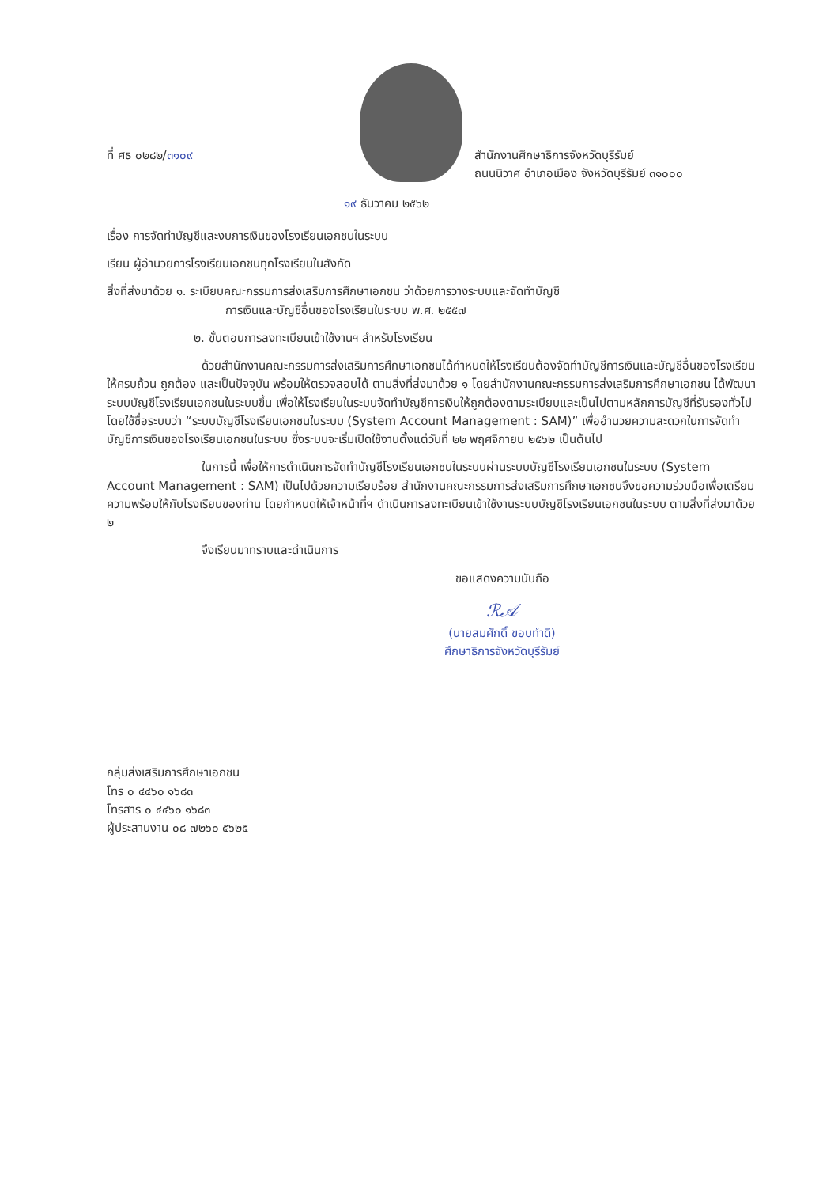ที่ ศธ ๐๒๘๒/๓๑๐๙ สำนักงานศึกษาธิการจังหวัดบุรีรัมย์
ถนนนิวาศ อำเภอเมือง จังหวัดบุรีรัมย์ ๓๑๐๐๐
๑๙ ธันวาคม ๒๕๖๒
เรื่อง การจัดทำบัญชีและงบการเงินของโรงเรียนเอกชนในระบบ
เรียน ผู้อำนวยการโรงเรียนเอกชนทุกโรงเรียนในสังกัด
สิ่งที่ส่งมาด้วย ๑. ระเบียบคณะกรรมการส่งเสริมการศึกษาเอกชน ว่าด้วยการวางระบบและจัดทำบัญชี
การเงินและบัญชีอื่นของโรงเรียนในระบบ พ.ศ. ๒๕๕๗
๒. ขั้นตอนการลงทะเบียนเข้าใช้งานฯ สำหรับโรงเรียน
ด้วยสำนักงานคณะกรรมการส่งเสริมการศึกษาเอกชนได้กำหนดให้โรงเรียนต้องจัดทำบัญชีการเงินและบัญชีอื่นของโรงเรียนให้ครบถ้วน ถูกต้อง และเป็นปัจจุบัน พร้อมให้ตรวจสอบได้ ตามสิ่งที่ส่งมาด้วย ๑ โดยสำนักงานคณะกรรมการส่งเสริมการศึกษาเอกชน ได้พัฒนาระบบบัญชีโรงเรียนเอกชนในระบบขึ้น เพื่อให้โรงเรียนในระบบจัดทำบัญชีการเงินให้ถูกต้องตามระเบียบและเป็นไปตามหลักการบัญชีที่รับรองทั่วไป โดยใช้ชื่อระบบว่า “ระบบบัญชีโรงเรียนเอกชนในระบบ (System Account Management : SAM)” เพื่ออำนวยความสะดวกในการจัดทำบัญชีการเงินของโรงเรียนเอกชนในระบบ ซึ่งระบบจะเริ่มเปิดใช้งานตั้งแต่วันที่ ๒๒ พฤศจิกายน ๒๕๖๒ เป็นต้นไป
ในการนี้ เพื่อให้การดำเนินการจัดทำบัญชีโรงเรียนเอกชนในระบบผ่านระบบบัญชีโรงเรียนเอกชนในระบบ (System Account Management : SAM) เป็นไปด้วยความเรียบร้อย สำนักงานคณะกรรมการส่งเสริมการศึกษาเอกชนจึงขอความร่วมมือเพื่อเตรียมความพร้อมให้กับโรงเรียนของท่าน โดยกำหนดให้เจ้าหน้าที่ฯ ดำเนินการลงทะเบียนเข้าใช้งานระบบบัญชีโรงเรียนเอกชนในระบบ ตามสิ่งที่ส่งมาด้วย ๒
จึงเรียนมาทราบและดำเนินการ
ขอแสดงความนับถือ
ℛ𝒜
(นายสมศักดิ์ ขอบทำดี)
ศึกษาธิการจังหวัดบุรีรัมย์
กลุ่มส่งเสริมการศึกษาเอกชน
โทร ๐ ๔๔๖๐ ๑๖๘๓
โทรสาร ๐ ๔๔๖๐ ๑๖๘๓
ผู้ประสานงาน ๐๘ ๗๒๖๐ ๕๖๒๕